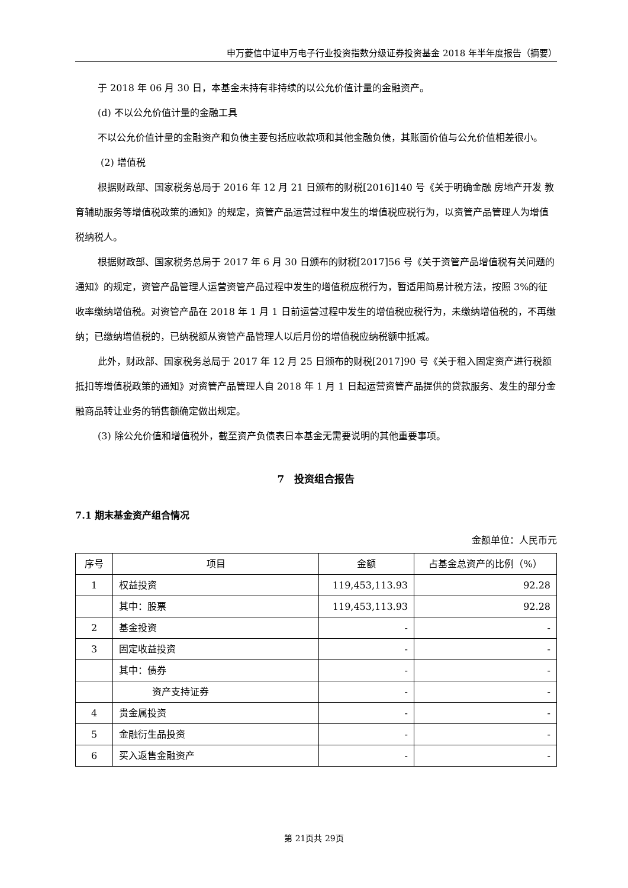申万菱信中证申万电子行业投资指数分级证券投资基金 2018 年半年度报告（摘要）
于 2018 年 06 月 30 日，本基金未持有非持续的以公允价值计量的金融资产。
(d) 不以公允价值计量的金融工具
不以公允价值计量的金融资产和负债主要包括应收款项和其他金融负债，其账面价值与公允价值相差很小。
(2) 增值税
根据财政部、国家税务总局于 2016 年 12 月 21 日颁布的财税[2016]140 号《关于明确金融 房地产开发 教育辅助服务等增值税政策的通知》的规定，资管产品运营过程中发生的增值税应税行为，以资管产品管理人为增值税纳税人。
根据财政部、国家税务总局于 2017 年 6 月 30 日颁布的财税[2017]56 号《关于资管产品增值税有关问题的通知》的规定，资管产品管理人运营资管产品过程中发生的增值税应税行为，暂适用简易计税方法，按照 3%的征收率缴纳增值税。对资管产品在 2018 年 1 月 1 日前运营过程中发生的增值税应税行为，未缴纳增值税的，不再缴纳；已缴纳增值税的，已纳税额从资管产品管理人以后月份的增值税应纳税额中抵减。
此外，财政部、国家税务总局于 2017 年 12 月 25 日颁布的财税[2017]90 号《关于租入固定资产进行税额抵扣等增值税政策的通知》对资管产品管理人自 2018 年 1 月 1 日起运营资管产品提供的贷款服务、发生的部分金融商品转让业务的销售额确定做出规定。
(3) 除公允价值和增值税外，截至资产负债表日本基金无需要说明的其他重要事项。
7　投资组合报告
7.1 期末基金资产组合情况
金额单位：人民币元
| 序号 | 项目 | 金额 | 占基金总资产的比例（%） |
| --- | --- | --- | --- |
| 1 | 权益投资 | 119,453,113.93 | 92.28 |
| | 其中：股票 | 119,453,113.93 | 92.28 |
| 2 | 基金投资 | - | - |
| 3 | 固定收益投资 | - | - |
| | 其中：债券 | - | - |
| | 资产支持证券 | - | - |
| 4 | 贵金属投资 | - | - |
| 5 | 金融衍生品投资 | - | - |
| 6 | 买入返售金融资产 | - | - |
第 21页共 29页